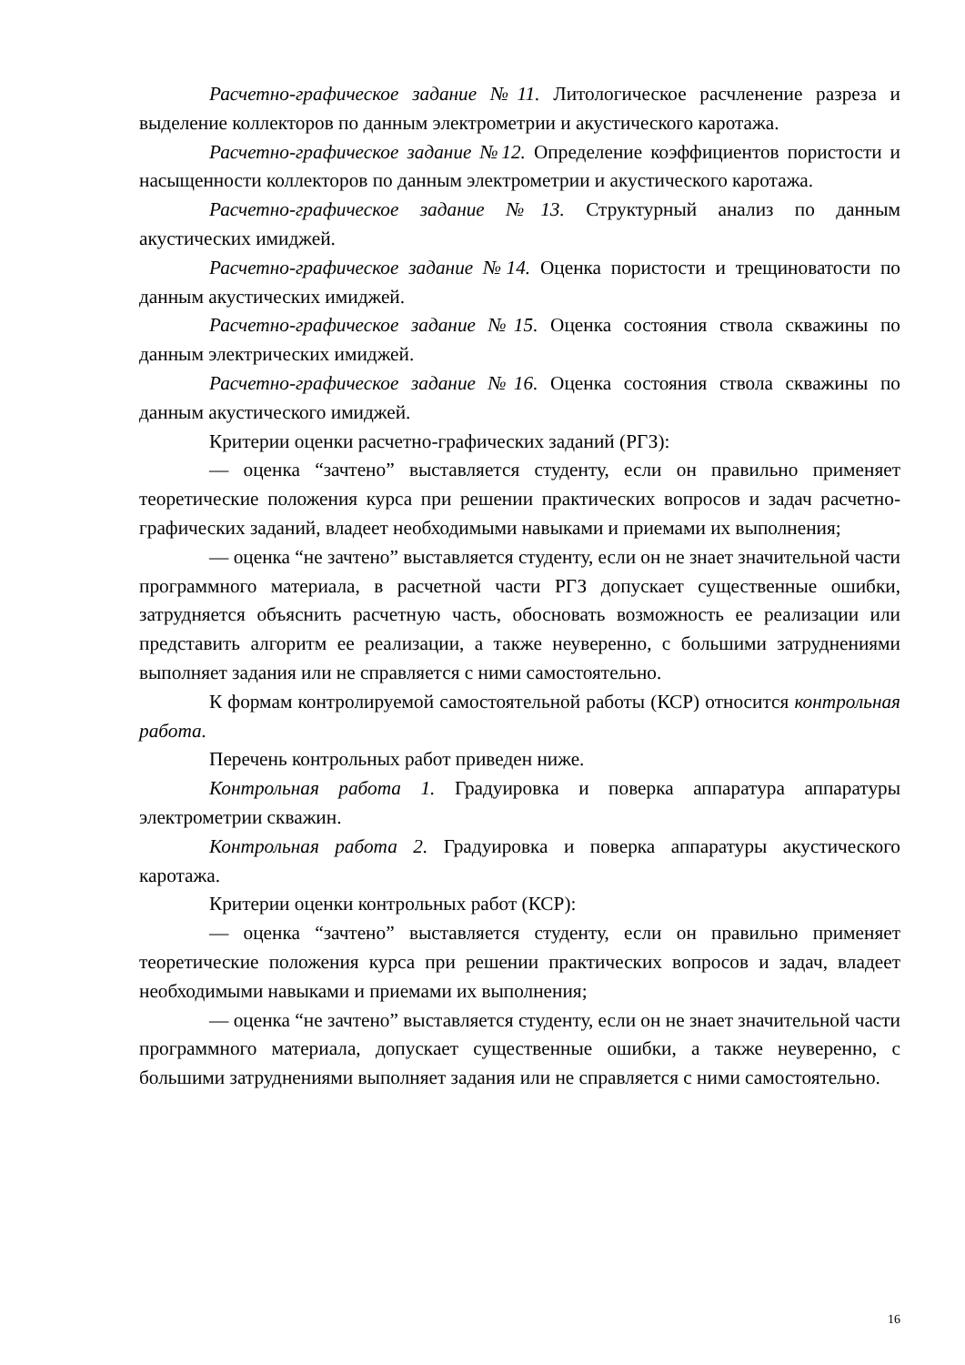Расчетно-графическое задание №11. Литологическое расчленение разреза и выделение коллекторов по данным электрометрии и акустического каротажа.
Расчетно-графическое задание №12. Определение коэффициентов пористости и насыщенности коллекторов по данным электрометрии и акустического каротажа.
Расчетно-графическое задание №13. Структурный анализ по данным акустических имиджей.
Расчетно-графическое задание №14. Оценка пористости и трещиноватости по данным акустических имиджей.
Расчетно-графическое задание №15. Оценка состояния ствола скважины по данным электрических имиджей.
Расчетно-графическое задание №16. Оценка состояния ствола скважины по данным акустического имиджей.
Критерии оценки расчетно-графических заданий (РГЗ):
— оценка “зачтено” выставляется студенту, если он правильно применяет теоретические положения курса при решении практических вопросов и задач расчетно-графических заданий, владеет необходимыми навыками и приемами их выполнения;
— оценка “не зачтено” выставляется студенту, если он не знает значительной части программного материала, в расчетной части РГЗ допускает существенные ошибки, затрудняется объяснить расчетную часть, обосновать возможность ее реализации или представить алгоритм ее реализации, а также неуверенно, с большими затруднениями выполняет задания или не справляется с ними самостоятельно.
К формам контролируемой самостоятельной работы (КСР) относится контрольная работа.
Перечень контрольных работ приведен ниже.
Контрольная работа 1. Градуировка и поверка аппаратура аппаратуры электрометрии скважин.
Контрольная работа 2. Градуировка и поверка аппаратуры акустического каротажа.
Критерии оценки контрольных работ (КСР):
— оценка “зачтено” выставляется студенту, если он правильно применяет теоретические положения курса при решении практических вопросов и задач, владеет необходимыми навыками и приемами их выполнения;
— оценка “не зачтено” выставляется студенту, если он не знает значительной части программного материала, допускает существенные ошибки, а также неуверенно, с большими затруднениями выполняет задания или не справляется с ними самостоятельно.
16